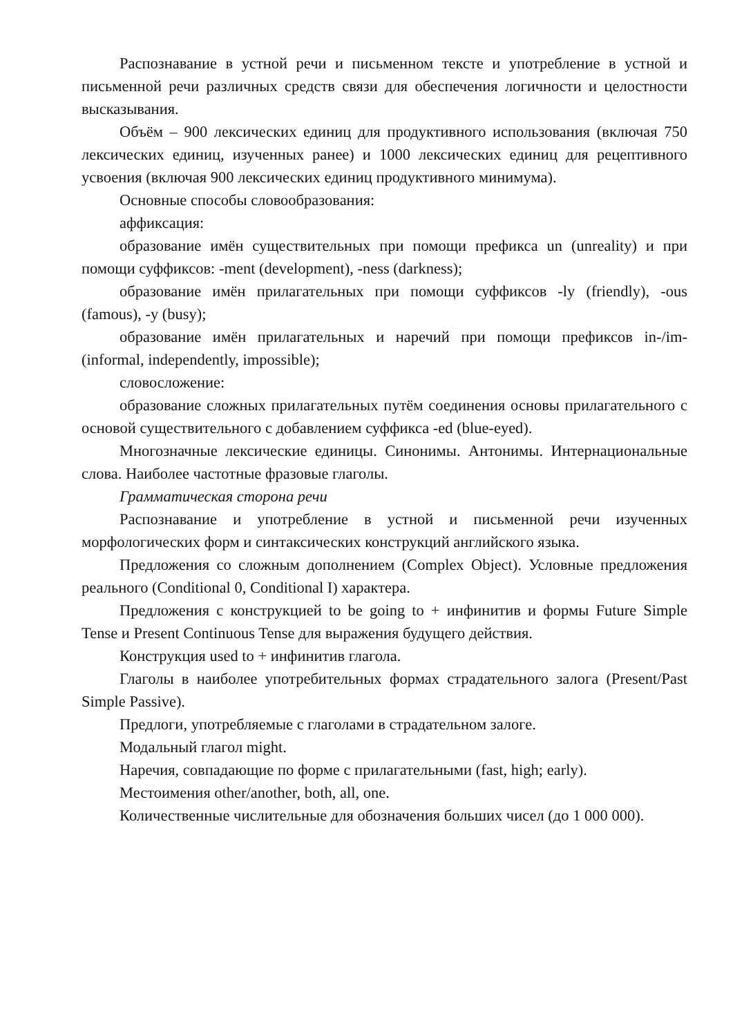Распознавание в устной речи и письменном тексте и употребление в устной и письменной речи различных средств связи для обеспечения логичности и целостности высказывания.
Объём – 900 лексических единиц для продуктивного использования (включая 750 лексических единиц, изученных ранее) и 1000 лексических единиц для рецептивного усвоения (включая 900 лексических единиц продуктивного минимума).
Основные способы словообразования:
аффиксация:
образование имён существительных при помощи префикса un (unreality) и при помощи суффиксов: -ment (development), -ness (darkness);
образование имён прилагательных при помощи суффиксов -ly (friendly), -ous (famous), -y (busy);
образование имён прилагательных и наречий при помощи префиксов in-/im- (informal, independently, impossible);
словосложение:
образование сложных прилагательных путём соединения основы прилагательного с основой существительного с добавлением суффикса -ed (blue-eyed).
Многозначные лексические единицы. Синонимы. Антонимы. Интернациональные слова. Наиболее частотные фразовые глаголы.
Грамматическая сторона речи
Распознавание и употребление в устной и письменной речи изученных морфологических форм и синтаксических конструкций английского языка.
Предложения со сложным дополнением (Complex Object). Условные предложения реального (Conditional 0, Conditional I) характера.
Предложения с конструкцией to be going to + инфинитив и формы Future Simple Tense и Present Continuous Tense для выражения будущего действия.
Конструкция used to + инфинитив глагола.
Глаголы в наиболее употребительных формах страдательного залога (Present/Past Simple Passive).
Предлоги, употребляемые с глаголами в страдательном залоге.
Модальный глагол might.
Наречия, совпадающие по форме с прилагательными (fast, high; early).
Местоимения other/another, both, all, one.
Количественные числительные для обозначения больших чисел (до 1 000 000).